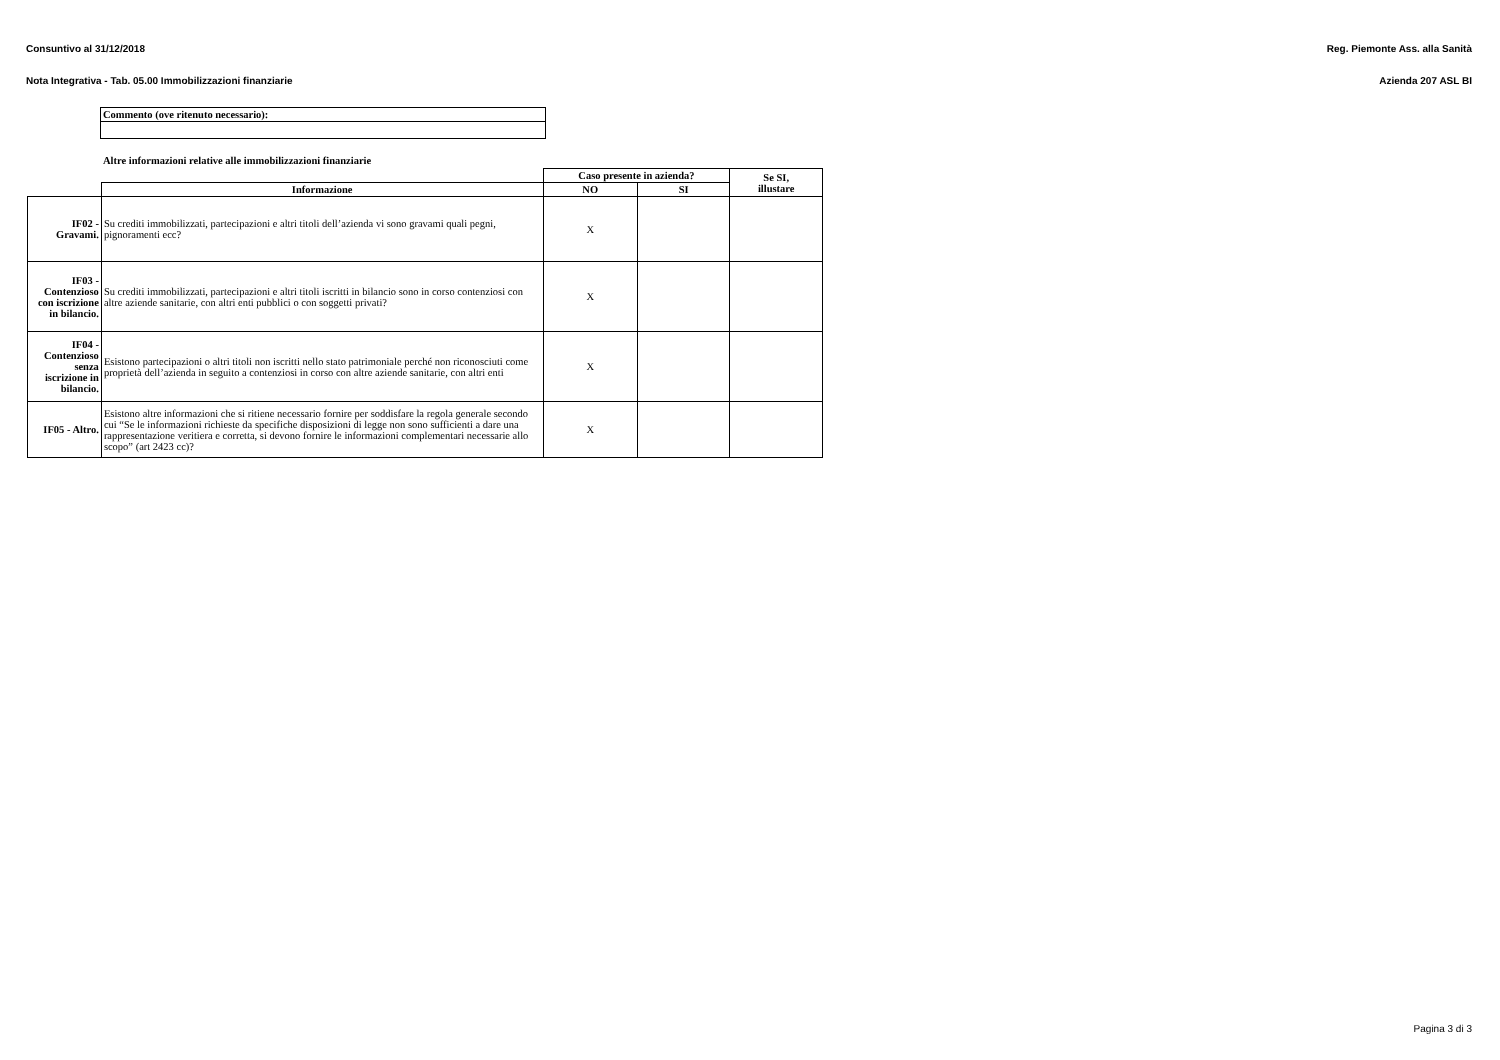Consuntivo al 31/12/2018 Reg. Piemonte Ass. alla Sanità
Nota Integrativa - Tab. 05.00 Immobilizzazioni finanziarie Azienda 207 ASL BI
| Commento (ove ritenuto necessario): |
| --- |
Altre informazioni relative alle immobilizzazioni finanziarie
| | | Caso presente in azienda? | | Se SI, illustare |
| | Informazione | NO | SI | |
| IF02 - Gravami. | Su crediti immobilizzati, partecipazioni e altri titoli dell’azienda vi sono gravami quali pegni, pignoramenti ecc? | X | | |
| IF03 - Contenzioso con iscrizione in bilancio. | Su crediti immobilizzati, partecipazioni e altri titoli iscritti in bilancio sono in corso contenziosi con altre aziende sanitarie, con altri enti pubblici o con soggetti privati? | X | | |
| IF04 - Contenzioso senza iscrizione in bilancio. | Esistono partecipazioni o altri titoli non iscritti nello stato patrimoniale perché non riconosciuti come proprietà dell’azienda in seguito a contenziosi in corso con altre aziende sanitarie, con altri enti | X | | |
| IF05 - Altro. | Esistono altre informazioni che si ritiene necessario fornire per soddisfare la regola generale secondo cui “Se le informazioni richieste da specifiche disposizioni di legge non sono sufficienti a dare una rappresentazione veritiera e corretta, si devono fornire le informazioni complementari necessarie allo scopo” (art 2423 cc)? | X | | |
Pagina 3 di 3